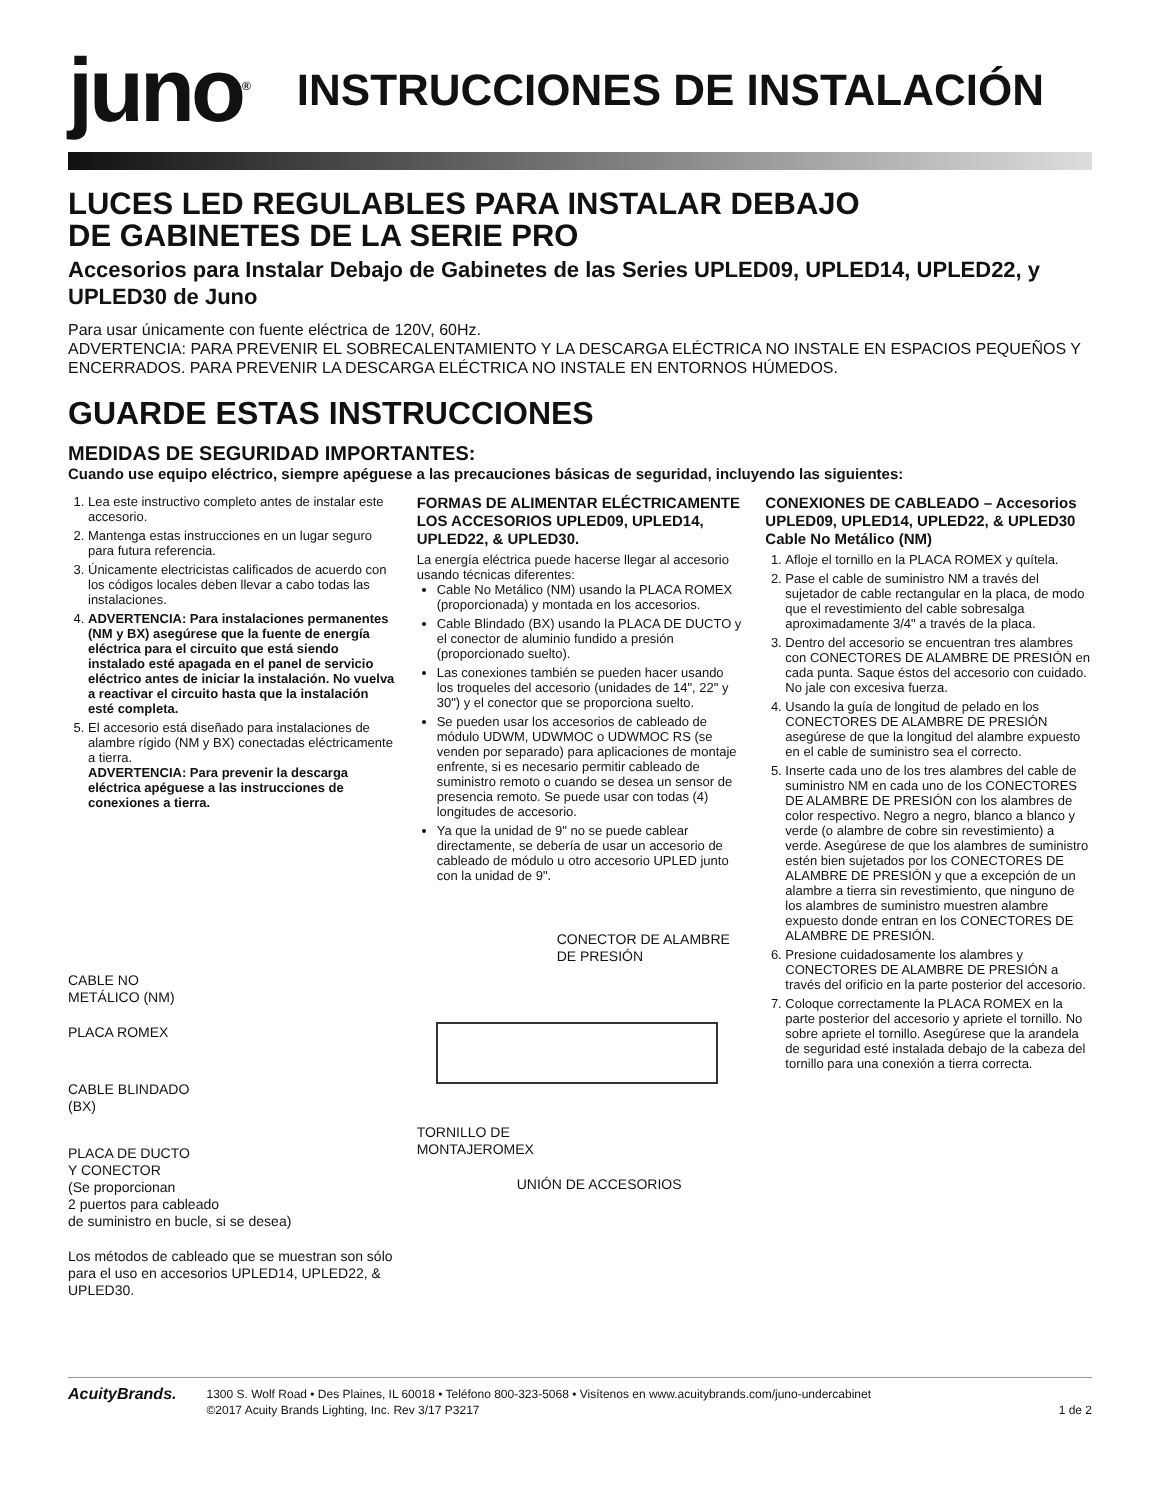juno<sup>®</sup>
INSTRUCCIONES DE INSTALACIÓN
LUCES LED REGULABLES PARA INSTALAR DEBAJO
DE GABINETES DE LA SERIE PRO
Accesorios para Instalar Debajo de Gabinetes de las Series UPLED09, UPLED14, UPLED22, y UPLED30 de Juno
Para usar únicamente con fuente eléctrica de 120V, 60Hz.
ADVERTENCIA: PARA PREVENIR EL SOBRECALENTAMIENTO Y LA DESCARGA ELÉCTRICA NO INSTALE EN ESPACIOS PEQUEÑOS Y ENCERRADOS. PARA PREVENIR LA DESCARGA ELÉCTRICA NO INSTALE EN ENTORNOS HÚMEDOS.
GUARDE ESTAS INSTRUCCIONES
MEDIDAS DE SEGURIDAD IMPORTANTES:
Cuando use equipo eléctrico, siempre apéguese a las precauciones básicas de seguridad, incluyendo las siguientes:
1. Lea este instructivo completo antes de instalar este accesorio.
2. Mantenga estas instrucciones en un lugar seguro para futura referencia.
3. Únicamente electricistas calificados de acuerdo con los códigos locales deben llevar a cabo todas las instalaciones.
4. ADVERTENCIA: Para instalaciones permanentes (NM y BX) asegúrese que la fuente de energía eléctrica para el circuito que está siendo instalado esté apagada en el panel de servicio eléctrico antes de iniciar la instalación. No vuelva a reactivar el circuito hasta que la instalación esté completa.
5. El accesorio está diseñado para instalaciones de alambre rígido (NM y BX) conectadas eléctricamente a tierra.
ADVERTENCIA: Para prevenir la descarga eléctrica apéguese a las instrucciones de conexiones a tierra.
CABLE NO
METÁLICO (NM)
PLACA ROMEX
CABLE BLINDADO
(BX)
PLACA DE DUCTO
Y CONECTOR
(Se proporcionan
2 puertos para cableado
de suministro en bucle, si se desea)
Los métodos de cableado que se muestran son sólo para el uso en accesorios UPLED14, UPLED22, & UPLED30.
FORMAS DE ALIMENTAR ELÉCTRICAMENTE LOS ACCESORIOS UPLED09, UPLED14, UPLED22, & UPLED30.
La energía eléctrica puede hacerse llegar al accesorio usando técnicas diferentes:
Cable No Metálico (NM) usando la PLACA ROMEX (proporcionada) y montada en los accesorios.
Cable Blindado (BX) usando la PLACA DE DUCTO y el conector de aluminio fundido a presión (proporcionado suelto).
Las conexiones también se pueden hacer usando los troqueles del accesorio (unidades de 14", 22" y 30") y el conector que se proporciona suelto.
Se pueden usar los accesorios de cableado de módulo UDWM, UDWMOC o UDWMOC RS (se venden por separado) para aplicaciones de montaje enfrente, si es necesario permitir cableado de suministro remoto o cuando se desea un sensor de presencia remoto. Se puede usar con todas (4) longitudes de accesorio.
Ya que la unidad de 9" no se puede cablear directamente, se debería de usar un accesorio de cableado de módulo u otro accesorio UPLED junto con la unidad de 9".
CONECTOR DE ALAMBRE
DE PRESIÓN
TORNILLO DE
MONTAJEROMEX
UNIÓN DE ACCESORIOS
CONEXIONES DE CABLEADO – Accesorios UPLED09, UPLED14, UPLED22, & UPLED30 Cable No Metálico (NM)
1. Afloje el tornillo en la PLACA ROMEX y quítela.
2. Pase el cable de suministro NM a través del sujetador de cable rectangular en la placa, de modo que el revestimiento del cable sobresalga aproximadamente 3/4" a través de la placa.
3. Dentro del accesorio se encuentran tres alambres con CONECTORES DE ALAMBRE DE PRESIÓN en cada punta. Saque éstos del accesorio con cuidado. No jale con excesiva fuerza.
4. Usando la guía de longitud de pelado en los CONECTORES DE ALAMBRE DE PRESIÓN asegúrese de que la longitud del alambre expuesto en el cable de suministro sea el correcto.
5. Inserte cada uno de los tres alambres del cable de suministro NM en cada uno de los CONECTORES DE ALAMBRE DE PRESIÓN con los alambres de color respectivo. Negro a negro, blanco a blanco y verde (o alambre de cobre sin revestimiento) a verde. Asegúrese de que los alambres de suministro estén bien sujetados por los CONECTORES DE ALAMBRE DE PRESIÓN y que a excepción de un alambre a tierra sin revestimiento, que ninguno de los alambres de suministro muestren alambre expuesto donde entran en los CONECTORES DE ALAMBRE DE PRESIÓN.
6. Presione cuidadosamente los alambres y CONECTORES DE ALAMBRE DE PRESIÓN a través del orificio en la parte posterior del accesorio.
7. Coloque correctamente la PLACA ROMEX en la parte posterior del accesorio y apriete el tornillo. No sobre apriete el tornillo. Asegúrese que la arandela de seguridad esté instalada debajo de la cabeza del tornillo para una conexión a tierra correcta.
AcuityBrands.
1300 S. Wolf Road • Des Plaines, IL 60018 • Teléfono 800-323-5068 • Visítenos en www.acuitybrands.com/juno-undercabinet
©2017 Acuity Brands Lighting, Inc. Rev 3/17 P3217
1 de 2